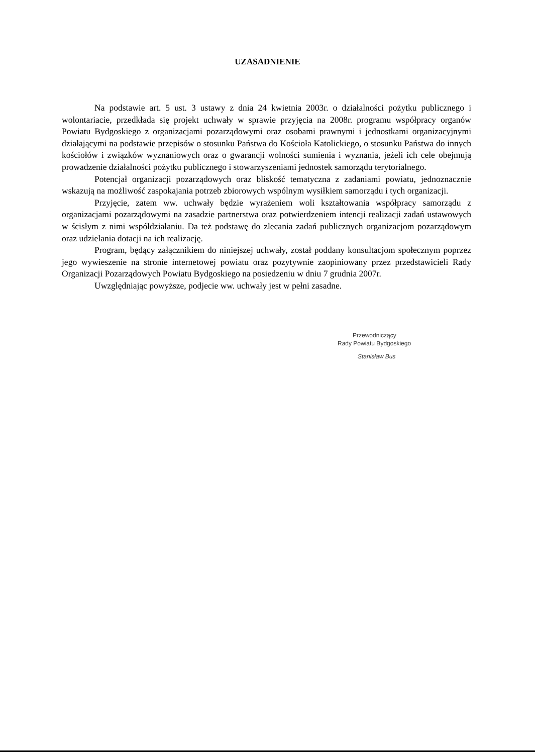UZASADNIENIE
Na podstawie art. 5 ust. 3 ustawy z dnia 24 kwietnia 2003r. o działalności pożytku publicznego i wolontariacie, przedkłada się projekt uchwały w sprawie przyjęcia na 2008r. programu współpracy organów Powiatu Bydgoskiego z organizacjami pozarządowymi oraz osobami prawnymi i jednostkami organizacyjnymi działającymi na podstawie przepisów o stosunku Państwa do Kościoła Katolickiego, o stosunku Państwa do innych kościołów i związków wyznaniowych oraz o gwarancji wolności sumienia i wyznania, jeżeli ich cele obejmują prowadzenie działalności pożytku publicznego i stowarzyszeniami jednostek samorządu terytorialnego.
Potencjał organizacji pozarządowych oraz bliskość tematyczna z zadaniami powiatu, jednoznacznie wskazują na możliwość zaspokajania potrzeb zbiorowych wspólnym wysiłkiem samorządu i tych organizacji.
Przyjęcie, zatem ww. uchwały będzie wyrażeniem woli kształtowania współpracy samorządu z organizacjami pozarządowymi na zasadzie partnerstwa oraz potwierdzeniem intencji realizacji zadań ustawowych w ścisłym z nimi współdziałaniu. Da też podstawę do zlecania zadań publicznych organizacjom pozarządowym oraz udzielania dotacji na ich realizację.
Program, będący załącznikiem do niniejszej uchwały, został poddany konsultacjom społecznym poprzez jego wywieszenie na stronie internetowej powiatu oraz pozytywnie zaopiniowany przez przedstawicieli Rady Organizacji Pozarządowych Powiatu Bydgoskiego na posiedzeniu w dniu 7 grudnia 2007r.
Uwzględniając powyższe, podjecie ww. uchwały jest w pełni zasadne.
Przewodniczący
Rady Powiatu Bydgoskiego
Stanisław Bus